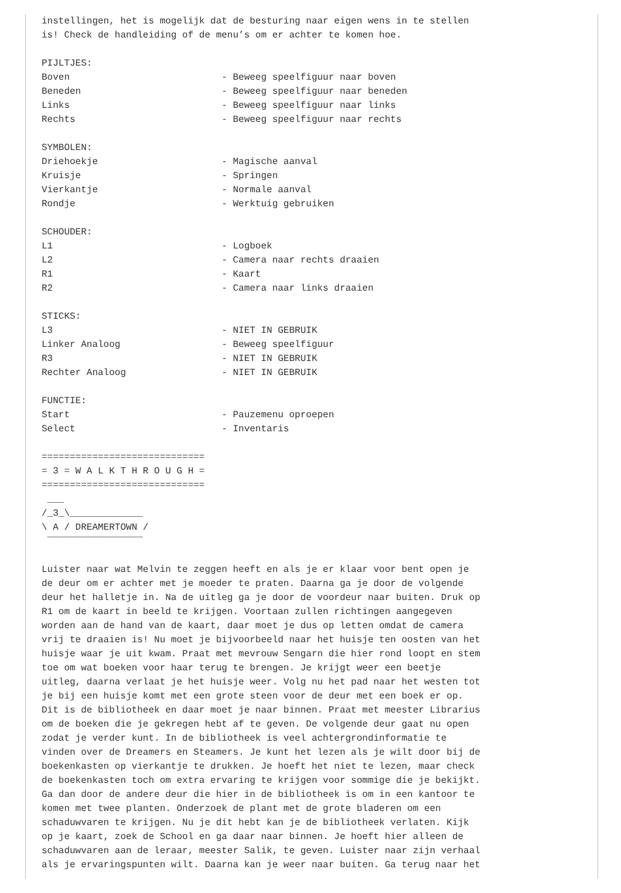instellingen, het is mogelijk dat de besturing naar eigen wens in te stellen
is! Check de handleiding of de menu’s om er achter te komen hoe.

PIJLTJES:
Boven                           - Beweeg speelfiguur naar boven
Beneden                         - Beweeg speelfiguur naar beneden
Links                           - Beweeg speelfiguur naar links
Rechts                          - Beweeg speelfiguur naar rechts

SYMBOLEN:
Driehoekje                      - Magische aanval
Kruisje                         - Springen
Vierkantje                      - Normale aanval
Rondje                          - Werktuig gebruiken

SCHOUDER:
L1                              - Logboek
L2                              - Camera naar rechts draaien
R1                              - Kaart
R2                              - Camera naar links draaien

STICKS:
L3                              - NIET IN GEBRUIK
Linker Analoog                  - Beweeg speelfiguur
R3                              - NIET IN GEBRUIK
Rechter Analoog                 - NIET IN GEBRUIK

FUNCTIE:
Start                           - Pauzemenu oproepen
Select                          - Inventaris

=============================
= 3 = W A L K T H R O U G H =
=============================
 ___
/_3_\_____________
\ A / DREAMERTOWN /
 ‾‾‾‾‾‾‾‾‾‾‾‾‾‾‾‾‾

Luister naar wat Melvin te zeggen heeft en als je er klaar voor bent open je
de deur om er achter met je moeder te praten. Daarna ga je door de volgende
deur het halletje in. Na de uitleg ga je door de voordeur naar buiten. Druk op
R1 om de kaart in beeld te krijgen. Voortaan zullen richtingen aangegeven
worden aan de hand van de kaart, daar moet je dus op letten omdat de camera
vrij te draaien is! Nu moet je bijvoorbeeld naar het huisje ten oosten van het
huisje waar je uit kwam. Praat met mevrouw Sengarn die hier rond loopt en stem
toe om wat boeken voor haar terug te brengen. Je krijgt weer een beetje
uitleg, daarna verlaat je het huisje weer. Volg nu het pad naar het westen tot
je bij een huisje komt met een grote steen voor de deur met een boek er op.
Dit is de bibliotheek en daar moet je naar binnen. Praat met meester Librarius
om de boeken die je gekregen hebt af te geven. De volgende deur gaat nu open
zodat je verder kunt. In de bibliotheek is veel achtergrondinformatie te
vinden over de Dreamers en Steamers. Je kunt het lezen als je wilt door bij de
boekenkasten op vierkantje te drukken. Je hoeft het niet te lezen, maar check
de boekenkasten toch om extra ervaring te krijgen voor sommige die je bekijkt.
Ga dan door de andere deur die hier in de bibliotheek is om in een kantoor te
komen met twee planten. Onderzoek de plant met de grote bladeren om een
schaduwvaren te krijgen. Nu je dit hebt kan je de bibliotheek verlaten. Kijk
op je kaart, zoek de School en ga daar naar binnen. Je hoeft hier alleen de
schaduwvaren aan de leraar, meester Salik, te geven. Luister naar zijn verhaal
als je ervaringspunten wilt. Daarna kan je weer naar buiten. Ga terug naar het